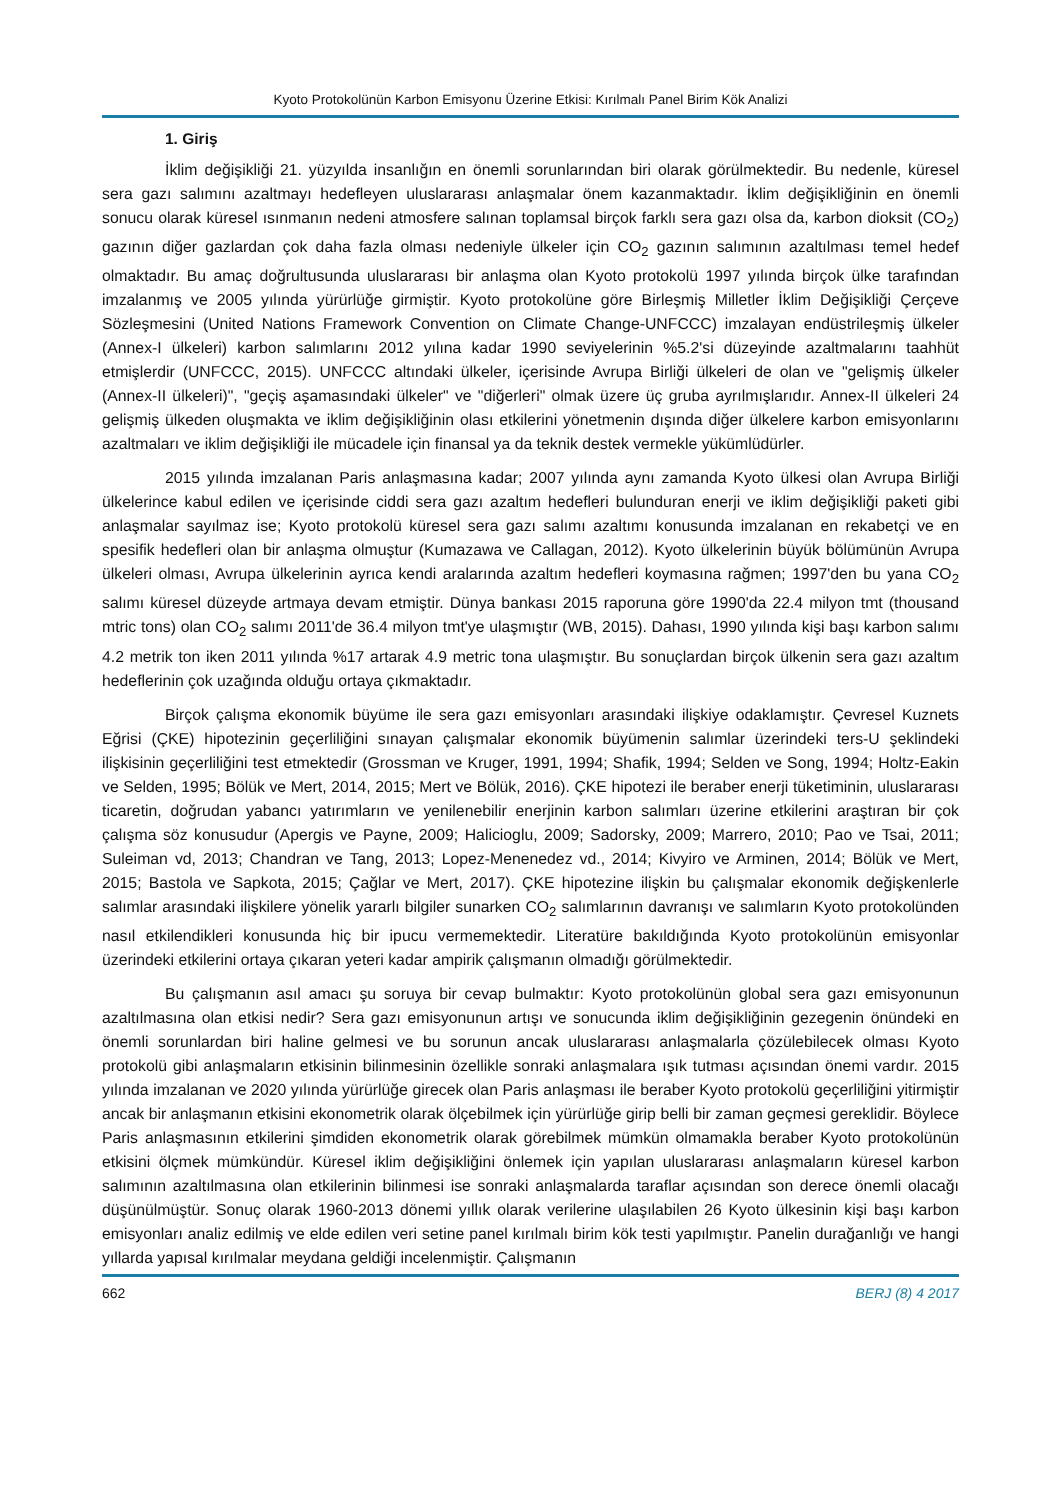Kyoto Protokolünün Karbon Emisyonu Üzerine Etkisi: Kırılmalı Panel Birim Kök Analizi
1. Giriş
İklim değişikliği 21. yüzyılda insanlığın en önemli sorunlarından biri olarak görülmektedir. Bu nedenle, küresel sera gazı salımını azaltmayı hedefleyen uluslararası anlaşmalar önem kazanmaktadır. İklim değişikliğinin en önemli sonucu olarak küresel ısınmanın nedeni atmosfere salınan toplamsal birçok farklı sera gazı olsa da, karbon dioksit (CO<sub>2</sub>) gazının diğer gazlardan çok daha fazla olması nedeniyle ülkeler için CO<sub>2</sub> gazının salımının azaltılması temel hedef olmaktadır. Bu amaç doğrultusunda uluslararası bir anlaşma olan Kyoto protokolü 1997 yılında birçok ülke tarafından imzalanmış ve 2005 yılında yürürlüğe girmiştir. Kyoto protokolüne göre Birleşmiş Milletler İklim Değişikliği Çerçeve Sözleşmesini (United Nations Framework Convention on Climate Change-UNFCCC) imzalayan endüstrileşmiş ülkeler (Annex-I ülkeleri) karbon salımlarını 2012 yılına kadar 1990 seviyelerinin %5.2'si düzeyinde azaltmalarını taahhüt etmişlerdir (UNFCCC, 2015). UNFCCC altındaki ülkeler, içerisinde Avrupa Birliği ülkeleri de olan ve "gelişmiş ülkeler (Annex-II ülkeleri)", "geçiş aşamasındaki ülkeler" ve "diğerleri" olmak üzere üç gruba ayrılmışlarıdır. Annex-II ülkeleri 24 gelişmiş ülkeden oluşmakta ve iklim değişikliğinin olası etkilerini yönetmenin dışında diğer ülkelere karbon emisyonlarını azaltmaları ve iklim değişikliği ile mücadele için finansal ya da teknik destek vermekle yükümlüdürler.
2015 yılında imzalanan Paris anlaşmasına kadar; 2007 yılında aynı zamanda Kyoto ülkesi olan Avrupa Birliği ülkelerince kabul edilen ve içerisinde ciddi sera gazı azaltım hedefleri bulunduran enerji ve iklim değişikliği paketi gibi anlaşmalar sayılmaz ise; Kyoto protokolü küresel sera gazı salımı azaltımı konusunda imzalanan en rekabetçi ve en spesifik hedefleri olan bir anlaşma olmuştur (Kumazawa ve Callagan, 2012). Kyoto ülkelerinin büyük bölümünün Avrupa ülkeleri olması, Avrupa ülkelerinin ayrıca kendi aralarında azaltım hedefleri koymasına rağmen; 1997'den bu yana CO<sub>2</sub> salımı küresel düzeyde artmaya devam etmiştir. Dünya bankası 2015 raporuna göre 1990'da 22.4 milyon tmt (thousand mtric tons) olan CO<sub>2</sub> salımı 2011'de 36.4 milyon tmt'ye ulaşmıştır (WB, 2015). Dahası, 1990 yılında kişi başı karbon salımı 4.2 metrik ton iken 2011 yılında %17 artarak 4.9 metric tona ulaşmıştır. Bu sonuçlardan birçok ülkenin sera gazı azaltım hedeflerinin çok uzağında olduğu ortaya çıkmaktadır.
Birçok çalışma ekonomik büyüme ile sera gazı emisyonları arasındaki ilişkiye odaklamıştır. Çevresel Kuznets Eğrisi (ÇKE) hipotezinin geçerliliğini sınayan çalışmalar ekonomik büyümenin salımlar üzerindeki ters-U şeklindeki ilişkisinin geçerliliğini test etmektedir (Grossman ve Kruger, 1991, 1994; Shafik, 1994; Selden ve Song, 1994; Holtz-Eakin ve Selden, 1995; Bölük ve Mert, 2014, 2015; Mert ve Bölük, 2016). ÇKE hipotezi ile beraber enerji tüketiminin, uluslararası ticaretin, doğrudan yabancı yatırımların ve yenilenebilir enerjinin karbon salımları üzerine etkilerini araştıran bir çok çalışma söz konusudur (Apergis ve Payne, 2009; Halicioglu, 2009; Sadorsky, 2009; Marrero, 2010; Pao ve Tsai, 2011; Suleiman vd, 2013; Chandran ve Tang, 2013; Lopez-Menenedez vd., 2014; Kivyiro ve Arminen, 2014; Bölük ve Mert, 2015; Bastola ve Sapkota, 2015; Çağlar ve Mert, 2017). ÇKE hipotezine ilişkin bu çalışmalar ekonomik değişkenlerle salımlar arasındaki ilişkilere yönelik yararlı bilgiler sunarken CO<sub>2</sub> salımlarının davranışı ve salımların Kyoto protokolünden nasıl etkilendikleri konusunda hiç bir ipucu vermemektedir. Literatüre bakıldığında Kyoto protokolünün emisyonlar üzerindeki etkilerini ortaya çıkaran yeteri kadar ampirik çalışmanın olmadığı görülmektedir.
Bu çalışmanın asıl amacı şu soruya bir cevap bulmaktır: Kyoto protokolünün global sera gazı emisyonunun azaltılmasına olan etkisi nedir? Sera gazı emisyonunun artışı ve sonucunda iklim değişikliğinin gezegenin önündeki en önemli sorunlardan biri haline gelmesi ve bu sorunun ancak uluslararası anlaşmalarla çözülebilecek olması Kyoto protokolü gibi anlaşmaların etkisinin bilinmesinin özellikle sonraki anlaşmalara ışık tutması açısından önemi vardır. 2015 yılında imzalanan ve 2020 yılında yürürlüğe girecek olan Paris anlaşması ile beraber Kyoto protokolü geçerliliğini yitirmiştir ancak bir anlaşmanın etkisini ekonometrik olarak ölçebilmek için yürürlüğe girip belli bir zaman geçmesi gereklidir. Böylece Paris anlaşmasının etkilerini şimdiden ekonometrik olarak görebilmek mümkün olmamakla beraber Kyoto protokolünün etkisini ölçmek mümkündür. Küresel iklim değişikliğini önlemek için yapılan uluslararası anlaşmaların küresel karbon salımının azaltılmasına olan etkilerinin bilinmesi ise sonraki anlaşmalarda taraflar açısından son derece önemli olacağı düşünülmüştür. Sonuç olarak 1960-2013 dönemi yıllık olarak verilerine ulaşılabilen 26 Kyoto ülkesinin kişi başı karbon emisyonları analiz edilmiş ve elde edilen veri setine panel kırılmalı birim kök testi yapılmıştır. Panelin durağanlığı ve hangi yıllarda yapısal kırılmalar meydana geldiği incelenmiştir. Çalışmanın
662 BERJ (8) 4 2017